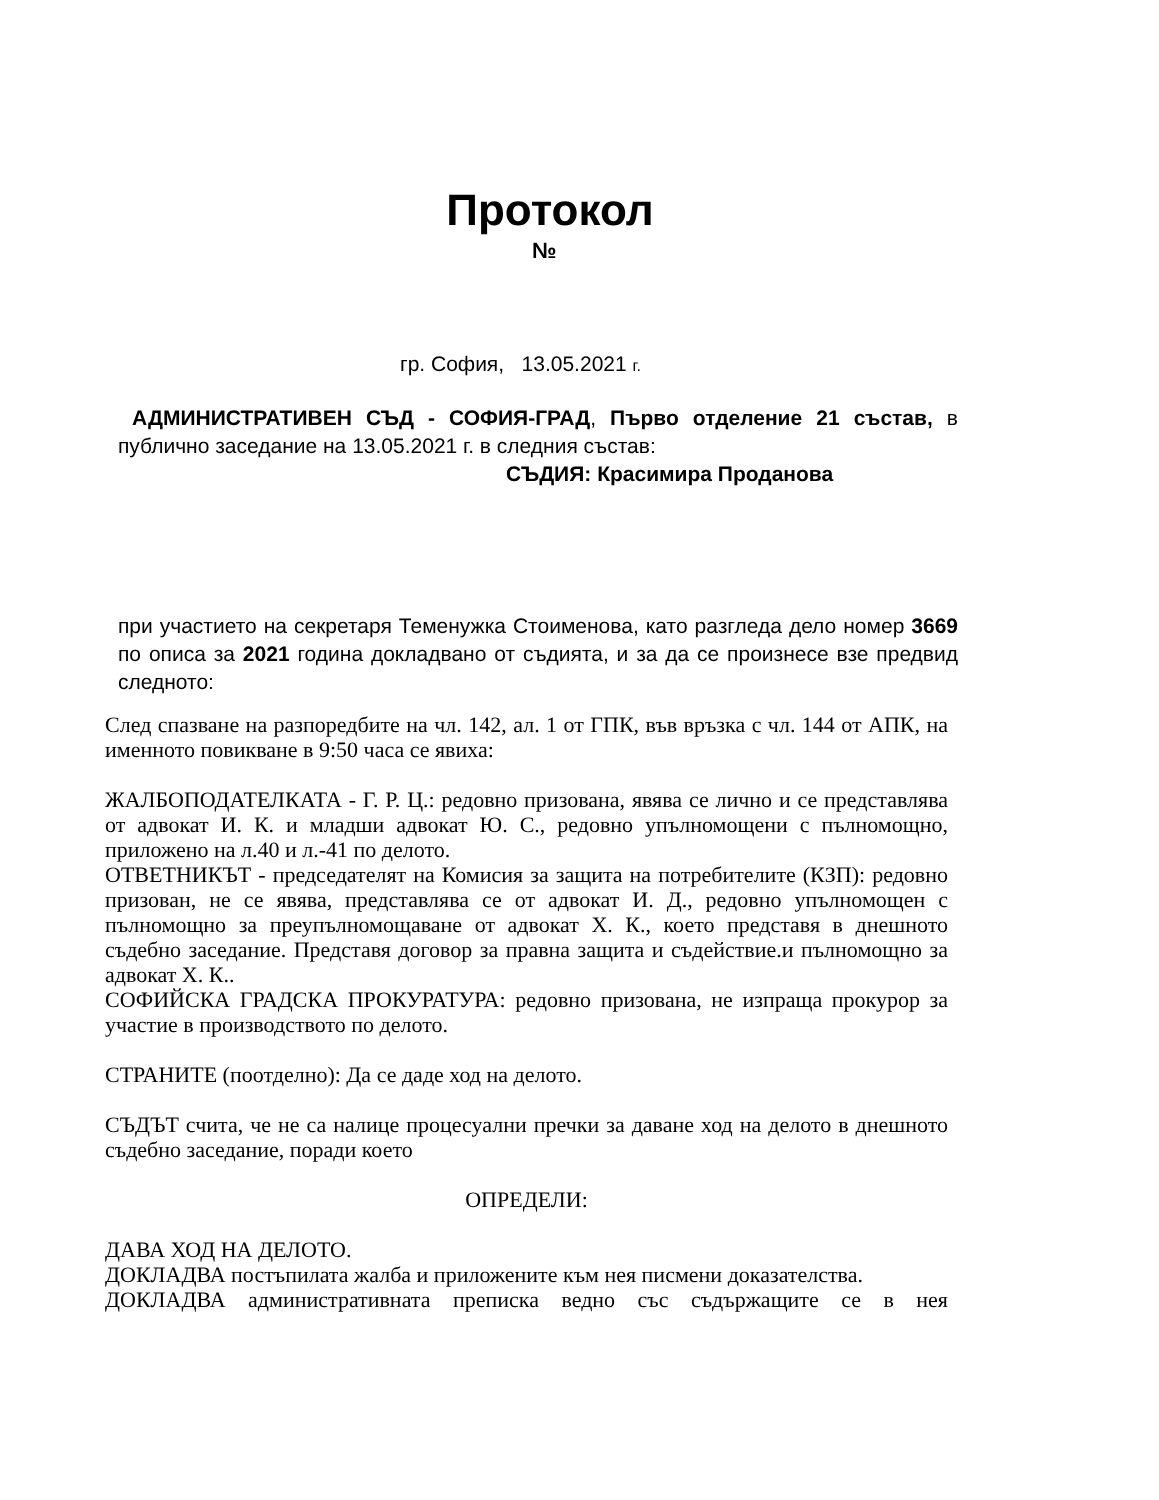Протокол
№
гр. София, 13.05.2021 г.
АДМИНИСТРАТИВЕН СЪД - СОФИЯ-ГРАД, Първо отделение 21 състав, в публично заседание на 13.05.2021 г. в следния състав:
СЪДИЯ: Красимира Проданова
при участието на секретаря Теменужка Стоименова, като разгледа дело номер 3669 по описа за 2021 година докладвано от съдията, и за да се произнесе взе предвид следното:
След спазване на разпоредбите на чл. 142, ал. 1 от ГПК, във връзка с чл. 144 от АПК, на именното повикване в 9:50 часа се явиха:
ЖАЛБОПОДАТЕЛКАТА - Г. Р. Ц.: редовно призована, явява се лично и се представлява от адвокат И. К. и младши адвокат Ю. С., редовно упълномощени с пълномощно, приложено на л.40 и л.-41 по делото.
ОТВЕТНИКЪТ - председателят на Комисия за защита на потребителите (КЗП): редовно призован, не се явява, представлява се от адвокат И. Д., редовно упълномощен с пълномощно за преупълномощаване от адвокат Х. К., което представя в днешното съдебно заседание. Представя договор за правна защита и съдействие.и пълномощно за адвокат Х. К..
СОФИЙСКА ГРАДСКА ПРОКУРАТУРА: редовно призована, не изпраща прокурор за участие в производството по делото.
СТРАНИТЕ (поотделно): Да се даде ход на делото.
СЪДЪТ счита, че не са налице процесуални пречки за даване ход на делото в днешното съдебно заседание, поради което
ОПРЕДЕЛИ:
ДАВА ХОД НА ДЕЛОТО.
ДОКЛАДВА постъпилата жалба и приложените към нея писмени доказателства.
ДОКЛАДВА административната преписка ведно със съдържащите се в нея